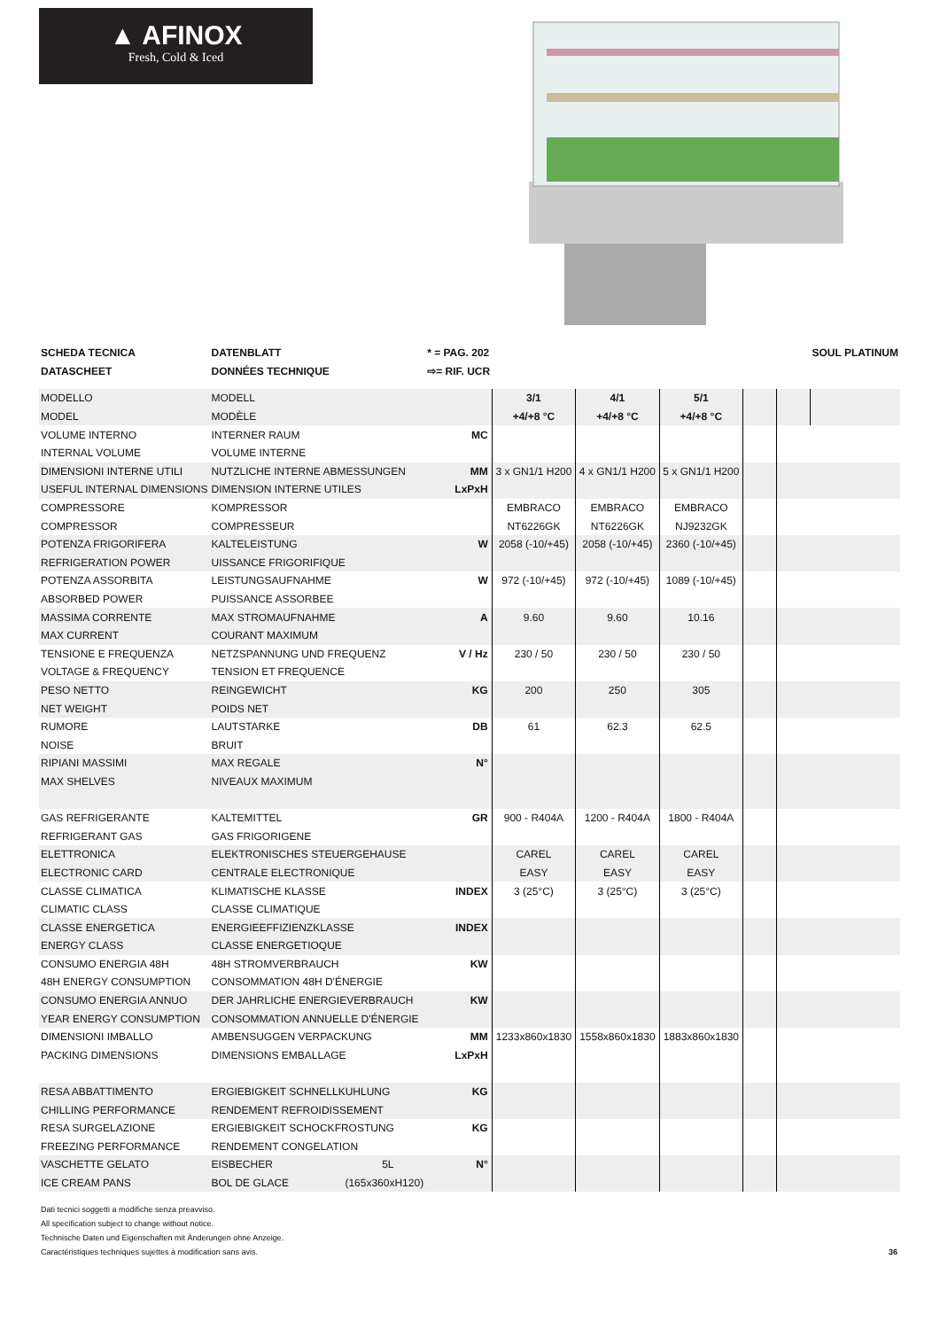▲ AFINOX
Fresh, Cold & Iced
| SCHEDA TECNICA | DATENBLATT | * = PAG. 202 | | | | | | SOUL PLATINUM |
| DATASCHEET | DONNÉES TECHNIQUE | ⇨= RIF. UCR | | | | | | |
| MODELLO | MODELL | | 3/1 | 4/1 | 5/1 | | | |
| MODEL | MODÈLE | | +4/+8 °C | +4/+8 °C | +4/+8 °C | | | |
| VOLUME INTERNO | INTERNER RAUM | MC | | | | | | |
| INTERNAL VOLUME | VOLUME INTERNE | | | | | | | |
| DIMENSIONI INTERNE UTILI | NUTZLICHE INTERNE ABMESSUNGEN | MM | 3 x GN1/1 H200 | 4 x GN1/1 H200 | 5 x GN1/1 H200 | | | |
| USEFUL INTERNAL DIMENSIONS | DIMENSION INTERNE UTILES | LxPxH | | | | | | |
| COMPRESSORE | KOMPRESSOR | | EMBRACO | EMBRACO | EMBRACO | | | |
| COMPRESSOR | COMPRESSEUR | | NT6226GK | NT6226GK | NJ9232GK | | | |
| POTENZA FRIGORIFERA | KALTELEISTUNG | W | 2058 (-10/+45) | 2058 (-10/+45) | 2360 (-10/+45) | | | |
| REFRIGERATION POWER | UISSANCE FRIGORIFIQUE | | | | | | | |
| POTENZA ASSORBITA | LEISTUNGSAUFNAHME | W | 972 (-10/+45) | 972 (-10/+45) | 1089 (-10/+45) | | | |
| ABSORBED POWER | PUISSANCE ASSORBEE | | | | | | | |
| MASSIMA CORRENTE | MAX STROMAUFNAHME | A | 9.60 | 9.60 | 10.16 | | | |
| MAX CURRENT | COURANT MAXIMUM | | | | | | | |
| TENSIONE E FREQUENZA | NETZSPANNUNG UND FREQUENZ | V / Hz | 230 / 50 | 230 / 50 | 230 / 50 | | | |
| VOLTAGE & FREQUENCY | TENSION ET FREQUENCE | | | | | | | |
| PESO NETTO | REINGEWICHT | KG | 200 | 250 | 305 | | | |
| NET WEIGHT | POIDS NET | | | | | | | |
| RUMORE | LAUTSTARKE | DB | 61 | 62.3 | 62.5 | | | |
| NOISE | BRUIT | | | | | | | |
| RIPIANI MASSIMI | MAX REGALE | N° | | | | | | |
| MAX SHELVES | NIVEAUX MAXIMUM | | | | | | | |
| GAS REFRIGERANTE | KALTEMITTEL | GR | 900 - R404A | 1200 - R404A | 1800 - R404A | | | |
| REFRIGERANT GAS | GAS FRIGORIGENE | | | | | | | |
| ELETTRONICA | ELEKTRONISCHES STEUERGEHAUSE | | CAREL | CAREL | CAREL | | | |
| ELECTRONIC CARD | CENTRALE ELECTRONIQUE | | EASY | EASY | EASY | | | |
| CLASSE CLIMATICA | KLIMATISCHE KLASSE | INDEX | 3 (25°C) | 3 (25°C) | 3 (25°C) | | | |
| CLIMATIC CLASS | CLASSE CLIMATIQUE | | | | | | | |
| CLASSE ENERGETICA | ENERGIEEFFIZIENZKLASSE | INDEX | | | | | | |
| ENERGY CLASS | CLASSE ENERGETIOQUE | | | | | | | |
| CONSUMO ENERGIA 48H | 48H STROMVERBRAUCH | KW | | | | | | |
| 48H ENERGY CONSUMPTION | CONSOMMATION 48H D'ÉNERGIE | | | | | | | |
| CONSUMO ENERGIA ANNUO | DER JAHRLICHE ENERGIEVERBRAUCH | KW | | | | | | |
| YEAR ENERGY CONSUMPTION | CONSOMMATION ANNUELLE D'ÉNERGIE | | | | | | | |
| DIMENSIONI IMBALLO | AMBENSUGGEN VERPACKUNG | MM | 1233x860x1830 | 1558x860x1830 | 1883x860x1830 | | | |
| PACKING DIMENSIONS | DIMENSIONS EMBALLAGE | LxPxH | | | | | | |
| RESA ABBATTIMENTO | ERGIEBIGKEIT SCHNELLKUHLUNG | KG | | | | | | |
| CHILLING PERFORMANCE | RENDEMENT REFROIDISSEMENT | | | | | | | |
| RESA SURGELAZIONE | ERGIEBIGKEIT SCHOCKFROSTUNG | KG | | | | | | |
| FREEZING PERFORMANCE | RENDEMENT CONGELATION | | | | | | | |
| VASCHETTE GELATO | EISBECHER 5L | N° | | | | | | |
| ICE CREAM PANS | BOL DE GLACE (165x360xH120) | | | | | | | |
Dati tecnici soggetti a modifiche senza preavviso.
All specification subject to change without notice.
Technische Daten und Eigenschaften mit Änderungen ohne Anzeige.
Caractéristiques techniques sujettes à modification sans avis.
36